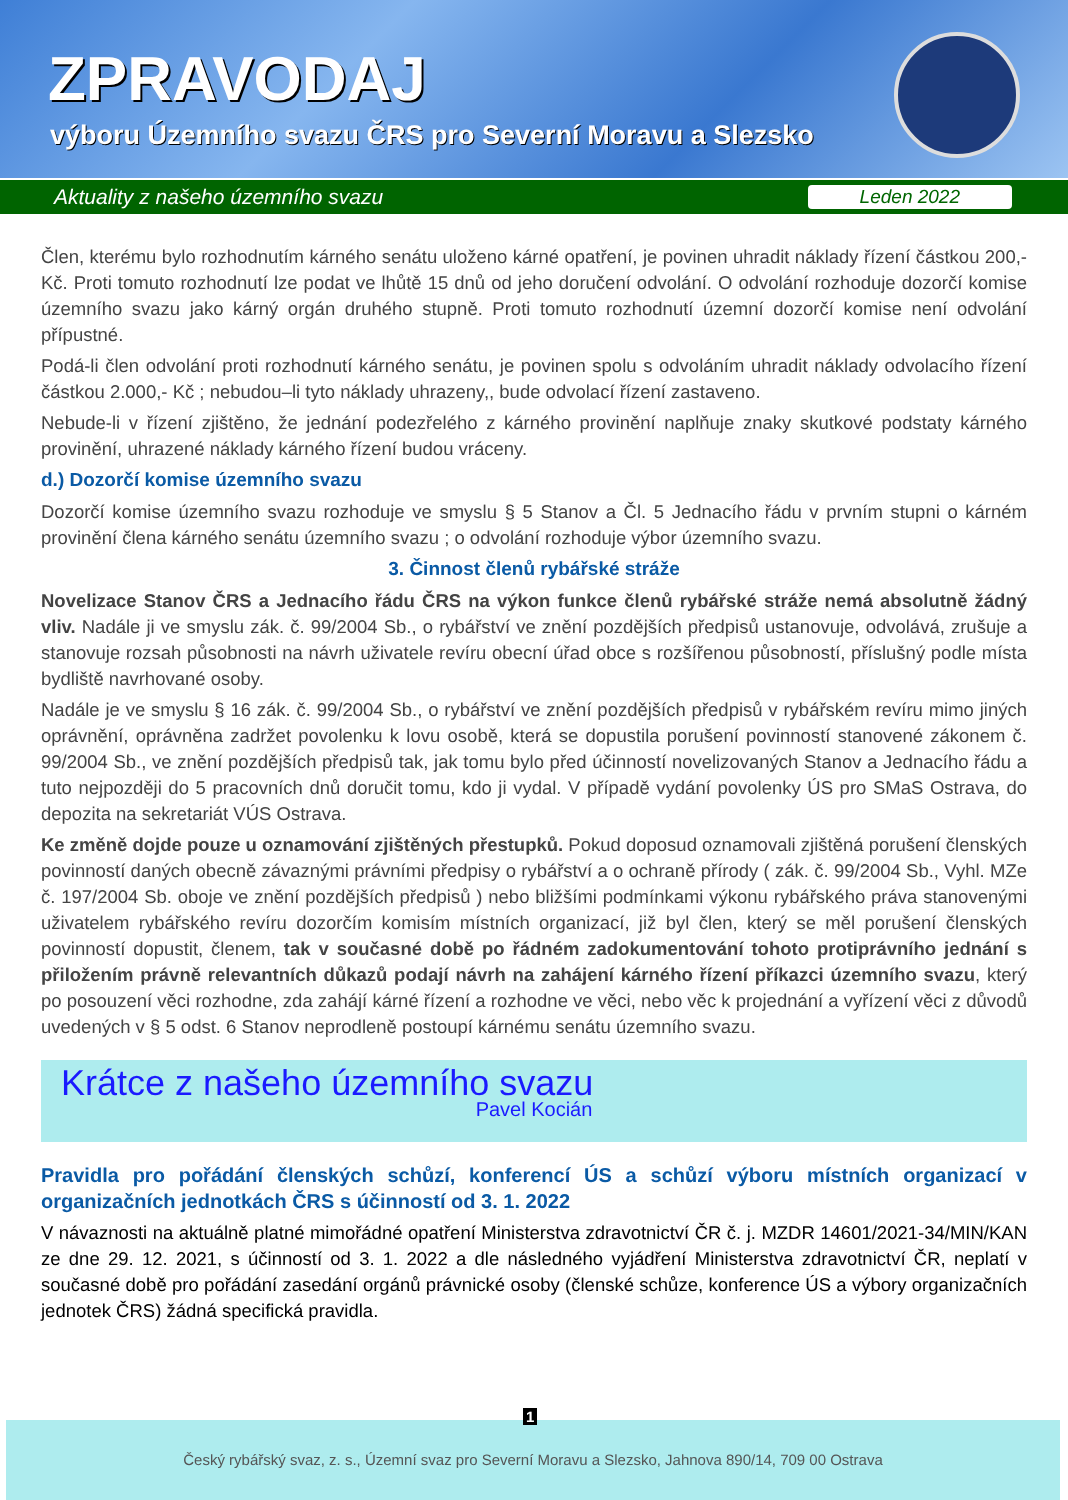ZPRAVODAJ
výboru Územního svazu ČRS pro Severní Moravu a Slezsko
Aktuality z našeho územního svazu Leden 2022
Člen, kterému bylo rozhodnutím kárného senátu uloženo kárné opatření, je povinen uhradit náklady řízení částkou 200,- Kč. Proti tomuto rozhodnutí lze podat ve lhůtě 15 dnů od jeho doručení odvolání. O odvolání rozhoduje dozorčí komise územního svazu jako kárný orgán druhého stupně. Proti tomuto rozhodnutí územní dozorčí komise není odvolání přípustné.
Podá-li člen odvolání proti rozhodnutí kárného senátu, je povinen spolu s odvoláním uhradit náklady odvolacího řízení částkou 2.000,- Kč ; nebudou–li tyto náklady uhrazeny,, bude odvolací řízení zastaveno.
Nebude-li v řízení zjištěno, že jednání podezřelého z kárného provinění naplňuje znaky skutkové podstaty kárného provinění, uhrazené náklady kárného řízení budou vráceny.
d.) Dozorčí komise územního svazu
Dozorčí komise územního svazu rozhoduje ve smyslu § 5 Stanov a Čl. 5 Jednacího řádu v prvním stupni o kárném provinění člena kárného senátu územního svazu ; o odvolání rozhoduje výbor územního svazu.
3. Činnost členů rybářské stráže
Novelizace Stanov ČRS a Jednacího řádu ČRS na výkon funkce členů rybářské stráže nemá absolutně žádný vliv. Nadále ji ve smyslu zák. č. 99/2004 Sb., o rybářství ve znění pozdějších předpisů ustanovuje, odvolává, zrušuje a stanovuje rozsah působnosti na návrh uživatele revíru obecní úřad obce s rozšířenou působností, příslušný podle místa bydliště navrhované osoby.
Nadále je ve smyslu § 16 zák. č. 99/2004 Sb., o rybářství ve znění pozdějších předpisů v rybářském revíru mimo jiných oprávnění, oprávněna zadržet povolenku k lovu osobě, která se dopustila porušení povinností stanovené zákonem č. 99/2004 Sb., ve znění pozdějších předpisů tak, jak tomu bylo před účinností novelizovaných Stanov a Jednacího řádu a tuto nejpozději do 5 pracovních dnů doručit tomu, kdo ji vydal. V případě vydání povolenky ÚS pro SMaS Ostrava, do depozita na sekretariát VÚS Ostrava.
Ke změně dojde pouze u oznamování zjištěných přestupků. Pokud doposud oznamovali zjištěná porušení členských povinností daných obecně závaznými právními předpisy o rybářství a o ochraně přírody ( zák. č. 99/2004 Sb., Vyhl. MZe č. 197/2004 Sb. oboje ve znění pozdějších předpisů ) nebo bližšími podmínkami výkonu rybářského práva stanovenými uživatelem rybářského revíru dozorčím komisím místních organizací, již byl člen, který se měl porušení členských povinností dopustit, členem, tak v současné době po řádném zadokumentování tohoto protiprávního jednání s přiložením právně relevantních důkazů podají návrh na zahájení kárného řízení příkazci územního svazu, který po posouzení věci rozhodne, zda zahájí kárné řízení a rozhodne ve věci, nebo věc k projednání a vyřízení věci z důvodů uvedených v § 5 odst. 6 Stanov neprodleně postoupí kárnému senátu územního svazu.
Krátce z našeho územního svazu
Pavel Kocián
Pravidla pro pořádání členských schůzí, konferencí ÚS a schůzí výboru místních organizací v organizačních jednotkách ČRS s účinností od 3. 1. 2022
V návaznosti na aktuálně platné mimořádné opatření Ministerstva zdravotnictví ČR č. j. MZDR 14601/2021-34/MIN/KAN ze dne 29. 12. 2021, s účinností od 3. 1. 2022 a dle následného vyjádření Ministerstva zdravotnictví ČR, neplatí v současné době pro pořádání zasedání orgánů právnické osoby (členské schůze, konference ÚS a výbory organizačních jednotek ČRS) žádná specifická pravidla.
Český rybářský svaz, z. s., Územní svaz pro Severní Moravu a Slezsko, Jahnova 890/14, 709 00 Ostrava
1